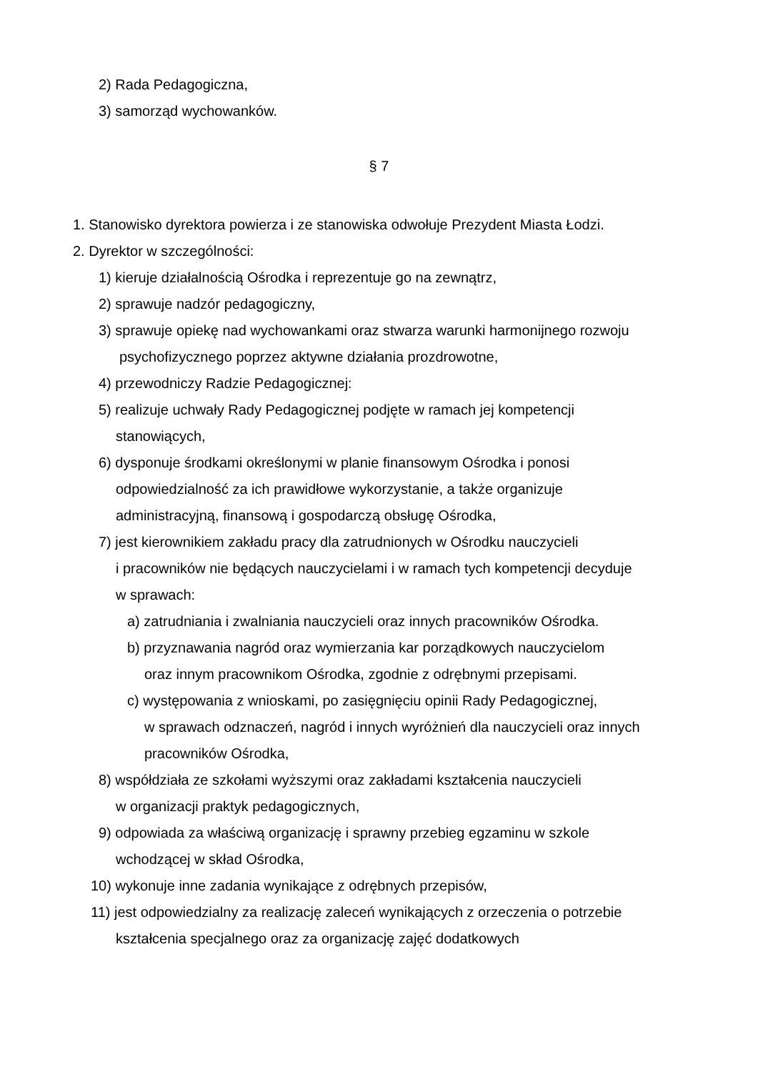2) Rada Pedagogiczna,
3) samorząd wychowanków.
§ 7
1. Stanowisko dyrektora powierza i ze stanowiska odwołuje Prezydent Miasta Łodzi.
2. Dyrektor w szczególności:
1) kieruje działalnością Ośrodka i reprezentuje go na zewnątrz,
2) sprawuje nadzór pedagogiczny,
3) sprawuje opiekę nad wychowankami oraz stwarza warunki harmonijnego rozwoju
psychofizycznego poprzez aktywne działania prozdrowotne,
4) przewodniczy Radzie Pedagogicznej:
5) realizuje uchwały Rady Pedagogicznej podjęte w ramach jej kompetencji
stanowiących,
6) dysponuje środkami określonymi w planie finansowym Ośrodka i ponosi
odpowiedzialność za ich prawidłowe wykorzystanie, a także organizuje
administracyjną, finansową i gospodarczą obsługę Ośrodka,
7) jest kierownikiem zakładu pracy dla zatrudnionych w Ośrodku nauczycieli
i pracowników nie będących nauczycielami i w ramach tych kompetencji decyduje
w sprawach:
a) zatrudniania i zwalniania nauczycieli oraz innych pracowników Ośrodka.
b) przyznawania nagród oraz wymierzania kar porządkowych nauczycielom
oraz innym pracownikom Ośrodka, zgodnie z odrębnymi przepisami.
c) występowania z wnioskami, po zasięgnięciu opinii Rady Pedagogicznej,
w sprawach odznaczeń, nagród i innych wyróżnień dla nauczycieli oraz innych
pracowników Ośrodka,
8) współdziała ze szkołami wyższymi oraz zakładami kształcenia nauczycieli
w organizacji praktyk pedagogicznych,
9) odpowiada za właściwą organizację i sprawny przebieg egzaminu w szkole
wchodzącej w skład Ośrodka,
10) wykonuje inne zadania wynikające z odrębnych przepisów,
11) jest odpowiedzialny za realizację zaleceń wynikających z orzeczenia o potrzebie
kształcenia specjalnego oraz za organizację zajęć dodatkowych